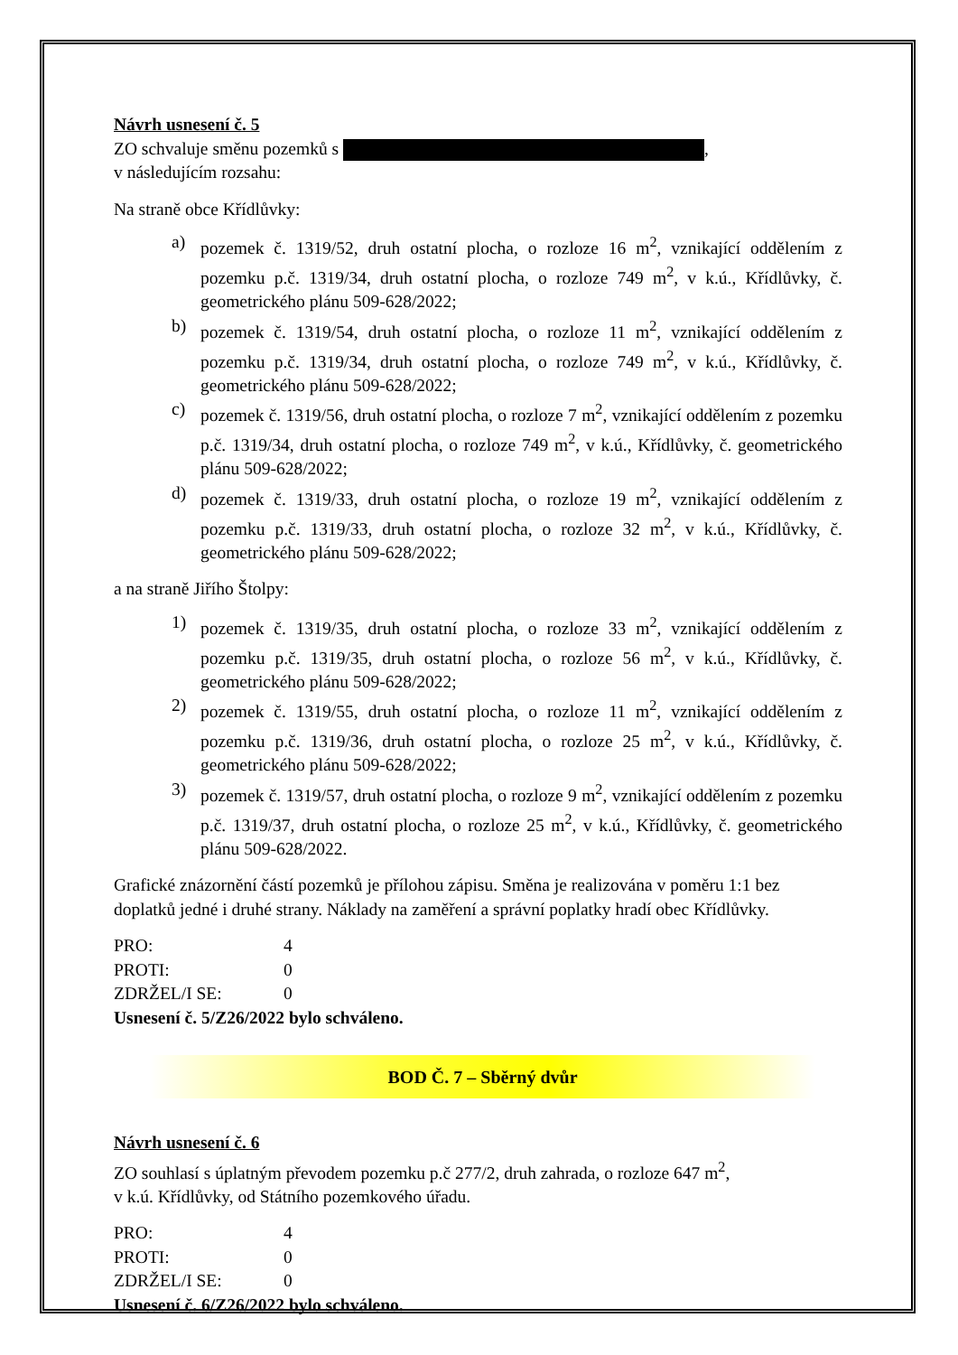Návrh usnesení č. 5
ZO schvaluje směnu pozemků s ,
v následujícím rozsahu:
Na straně obce Křídlůvky:
a) pozemek č. 1319/52, druh ostatní plocha, o rozloze 16 m<sup>2</sup>, vznikající oddělením z pozemku p.č. 1319/34, druh ostatní plocha, o rozloze 749 m<sup>2</sup>, v k.ú., Křídlůvky, č. geometrického plánu 509-628/2022;
b) pozemek č. 1319/54, druh ostatní plocha, o rozloze 11 m<sup>2</sup>, vznikající oddělením z pozemku p.č. 1319/34, druh ostatní plocha, o rozloze 749 m<sup>2</sup>, v k.ú., Křídlůvky, č. geometrického plánu 509-628/2022;
c) pozemek č. 1319/56, druh ostatní plocha, o rozloze 7 m<sup>2</sup>, vznikající oddělením z pozemku p.č. 1319/34, druh ostatní plocha, o rozloze 749 m<sup>2</sup>, v k.ú., Křídlůvky, č. geometrického plánu 509-628/2022;
d) pozemek č. 1319/33, druh ostatní plocha, o rozloze 19 m<sup>2</sup>, vznikající oddělením z pozemku p.č. 1319/33, druh ostatní plocha, o rozloze 32 m<sup>2</sup>, v k.ú., Křídlůvky, č. geometrického plánu 509-628/2022;
a na straně Jiřího Štolpy:
1) pozemek č. 1319/35, druh ostatní plocha, o rozloze 33 m<sup>2</sup>, vznikající oddělením z pozemku p.č. 1319/35, druh ostatní plocha, o rozloze 56 m<sup>2</sup>, v k.ú., Křídlůvky, č. geometrického plánu 509-628/2022;
2) pozemek č. 1319/55, druh ostatní plocha, o rozloze 11 m<sup>2</sup>, vznikající oddělením z pozemku p.č. 1319/36, druh ostatní plocha, o rozloze 25 m<sup>2</sup>, v k.ú., Křídlůvky, č. geometrického plánu 509-628/2022;
3) pozemek č. 1319/57, druh ostatní plocha, o rozloze 9 m<sup>2</sup>, vznikající oddělením z pozemku p.č. 1319/37, druh ostatní plocha, o rozloze 25 m<sup>2</sup>, v k.ú., Křídlůvky, č. geometrického plánu 509-628/2022.
Grafické znázornění částí pozemků je přílohou zápisu. Směna je realizována v poměru 1:1 bez doplatků jedné i druhé strany. Náklady na zaměření a správní poplatky hradí obec Křídlůvky.
PRO: 4
PROTI: 0
ZDRŽEL/I SE: 0
Usnesení č. 5/Z26/2022 bylo schváleno.
BOD Č. 7 – Sběrný dvůr
Návrh usnesení č. 6
ZO souhlasí s úplatným převodem pozemku p.č 277/2, druh zahrada, o rozloze 647 m<sup>2</sup>,
v k.ú. Křídlůvky, od Státního pozemkového úřadu.
PRO: 4
PROTI: 0
ZDRŽEL/I SE: 0
Usnesení č. 6/Z26/2022 bylo schváleno.